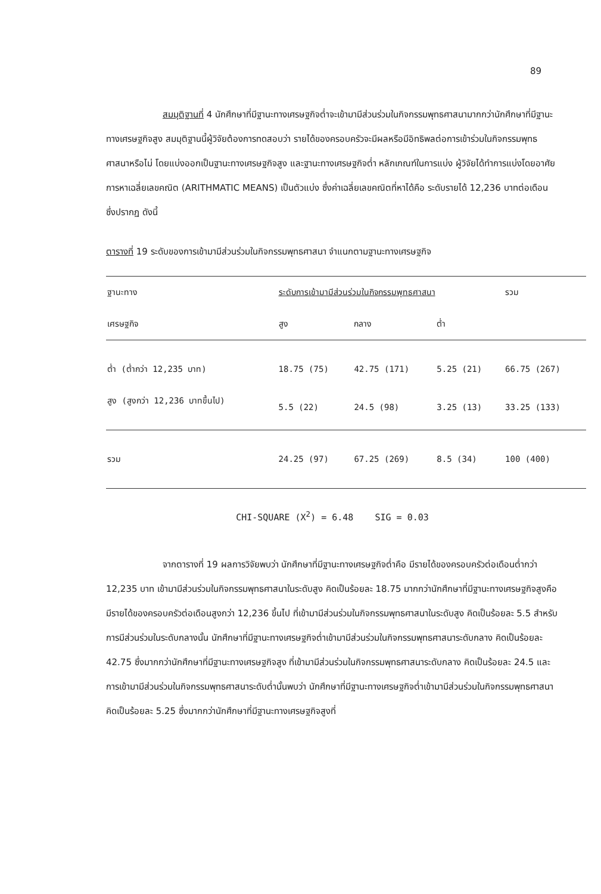89
สมมุติฐานที่ 4 นักศึกษาที่มีฐานะทางเศรษฐกิจต่ำจะเข้ามามีส่วนร่วมในกิจกรรมพุทธศาสนามากกว่านักศึกษาที่มีฐานะทางเศรษฐกิจสูง สมมุติฐานนี้ผู้วิจัยต้องการทดสอบว่า รายได้ของครอบครัวจะมีผลหรือมีอิทธิพลต่อการเข้าร่วมในกิจกรรมพุทธศาสนาหรือไม่ โดยแบ่งออกเป็นฐานะทางเศรษฐกิจสูง และฐานะทางเศรษฐกิจต่ำ หลักเกณฑ์ในการแบ่ง ผู้วิจัยได้ทำการแบ่งโดยอาศัยการหาเฉลี่ยเลขคณิต (ARITHMATIC MEANS) เป็นตัวแบ่ง ซึ่งค่าเฉลี่ยเลขคณิตที่หาได้คือ ระดับรายได้ 12,236 บาทต่อเดือน ซึ่งปรากฏ ดังนี้
ตารางที่ 19 ระดับของการเข้ามามีส่วนร่วมในกิจกรรมพุทธศาสนา จำแนกตามฐานะทางเศรษฐกิจ
| ฐานะทาง | ระดับการเข้ามามีส่วนร่วมในกิจกรรมพุทธศาสนา | | | รวม |
| --- | --- | --- | --- | --- |
| เศรษฐกิจ | สูง | กลาง | ต่ำ | |
| ต่ำ (ต่ำกว่า 12,235 บาท) | 18.75 (75) | 42.75 (171) | 5.25 (21) | 66.75 (267) |
| สูง (สูงกว่า 12,236 บาทขึ้นไป) | 5.5 (22) | 24.5 (98) | 3.25 (13) | 33.25 (133) |
| รวม | 24.25 (97) | 67.25 (269) | 8.5 (34) | 100 (400) |
CHI-SQUARE (X<sup>2</sup>) = 6.48 SIG = 0.03
จากตารางที่ 19 ผลการวิจัยพบว่า นักศึกษาที่มีฐานะทางเศรษฐกิจต่ำคือ มีรายได้ของครอบครัวต่อเดือนต่ำกว่า 12,235 บาท เข้ามามีส่วนร่วมในกิจกรรมพุทธศาสนาในระดับสูง คิดเป็นร้อยละ 18.75 มากกว่านักศึกษาที่มีฐานะทางเศรษฐกิจสูงคือ มีรายได้ของครอบครัวต่อเดือนสูงกว่า 12,236 ขึ้นไป ที่เข้ามามีส่วนร่วมในกิจกรรมพุทธศาสนาในระดับสูง คิดเป็นร้อยละ 5.5 สำหรับการมีส่วนร่วมในระดับกลางนั้น นักศึกษาที่มีฐานะทางเศรษฐกิจต่ำเข้ามามีส่วนร่วมในกิจกรรมพุทธศาสนาระดับกลาง คิดเป็นร้อยละ 42.75 ซึ่งมากกว่านักศึกษาที่มีฐานะทางเศรษฐกิจสูง ที่เข้ามามีส่วนร่วมในกิจกรรมพุทธศาสนาระดับกลาง คิดเป็นร้อยละ 24.5 และการเข้ามามีส่วนร่วมในกิจกรรมพุทธศาสนาระดับต่ำนั้นพบว่า นักศึกษาที่มีฐานะทางเศรษฐกิจต่ำเข้ามามีส่วนร่วมในกิจกรรมพุทธศาสนาคิดเป็นร้อยละ 5.25 ซึ่งมากกว่านักศึกษาที่มีฐานะทางเศรษฐกิจสูงที่